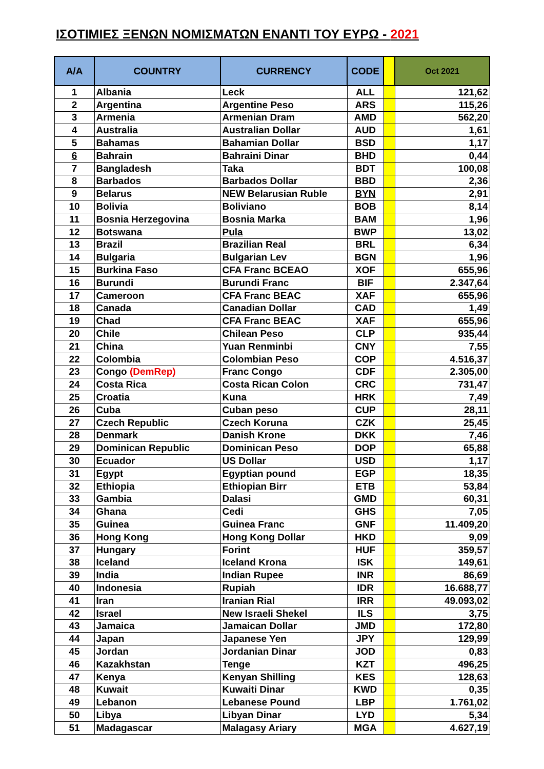ΙΣΟΤΙΜΙΕΣ ΞΕΝΩΝ ΝΟΜΙΣΜΑΤΩΝ ΕΝΑΝΤΙ ΤΟΥ ΕΥΡΩ - 2021
| A/A | COUNTRY | CURRENCY | CODE | | Oct 2021 |
| --- | --- | --- | --- | --- | --- |
| 1 | Albania | Leck | ALL | | 121,62 |
| 2 | Argentina | Argentine Peso | ARS | | 115,26 |
| 3 | Armenia | Armenian Dram | AMD | | 562,20 |
| 4 | Australia | Australian Dollar | AUD | | 1,61 |
| 5 | Bahamas | Bahamian Dollar | BSD | | 1,17 |
| 6 | Bahrain | Bahraini Dinar | BHD | | 0,44 |
| 7 | Bangladesh | Taka | BDT | | 100,08 |
| 8 | Barbados | Barbados Dollar | BBD | | 2,36 |
| 9 | Belarus | NEW Belarusian Ruble | BYN | | 2,91 |
| 10 | Bolivia | Boliviano | BOB | | 8,14 |
| 11 | Bosnia Herzegovina | Bosnia Marka | BAM | | 1,96 |
| 12 | Botswana | Pula | BWP | | 13,02 |
| 13 | Brazil | Brazilian Real | BRL | | 6,34 |
| 14 | Bulgaria | Bulgarian Lev | BGN | | 1,96 |
| 15 | Burkina Faso | CFA Franc BCEAO | XOF | | 655,96 |
| 16 | Burundi | Burundi Franc | BIF | | 2.347,64 |
| 17 | Cameroon | CFA Franc BEAC | XAF | | 655,96 |
| 18 | Canada | Canadian Dollar | CAD | | 1,49 |
| 19 | Chad | CFA Franc BEAC | XAF | | 655,96 |
| 20 | Chile | Chilean Peso | CLP | | 935,44 |
| 21 | China | Yuan Renminbi | CNY | | 7,55 |
| 22 | Colombia | Colombian Peso | COP | | 4.516,37 |
| 23 | Congo (DemRep) | Franc Congo | CDF | | 2.305,00 |
| 24 | Costa Rica | Costa Rican Colon | CRC | | 731,47 |
| 25 | Croatia | Kuna | HRK | | 7,49 |
| 26 | Cuba | Cuban peso | CUP | | 28,11 |
| 27 | Czech Republic | Czech Koruna | CZK | | 25,45 |
| 28 | Denmark | Danish Krone | DKK | | 7,46 |
| 29 | Dominican Republic | Dominican Peso | DOP | | 65,88 |
| 30 | Ecuador | US Dollar | USD | | 1,17 |
| 31 | Egypt | Egyptian pound | EGP | | 18,35 |
| 32 | Ethiopia | Ethiopian Birr | ETB | | 53,84 |
| 33 | Gambia | Dalasi | GMD | | 60,31 |
| 34 | Ghana | Cedi | GHS | | 7,05 |
| 35 | Guinea | Guinea Franc | GNF | | 11.409,20 |
| 36 | Hong Kong | Hong Kong Dollar | HKD | | 9,09 |
| 37 | Hungary | Forint | HUF | | 359,57 |
| 38 | Iceland | Iceland Krona | ISK | | 149,61 |
| 39 | India | Indian Rupee | INR | | 86,69 |
| 40 | Indonesia | Rupiah | IDR | | 16.688,77 |
| 41 | Iran | Iranian Rial | IRR | | 49.093,02 |
| 42 | Israel | New Israeli Shekel | ILS | | 3,75 |
| 43 | Jamaica | Jamaican Dollar | JMD | | 172,80 |
| 44 | Japan | Japanese Yen | JPY | | 129,99 |
| 45 | Jordan | Jordanian Dinar | JOD | | 0,83 |
| 46 | Kazakhstan | Tenge | KZT | | 496,25 |
| 47 | Kenya | Kenyan Shilling | KES | | 128,63 |
| 48 | Kuwait | Kuwaiti Dinar | KWD | | 0,35 |
| 49 | Lebanon | Lebanese Pound | LBP | | 1.761,02 |
| 50 | Libya | Libyan Dinar | LYD | | 5,34 |
| 51 | Madagascar | Malagasy Ariary | MGA | | 4.627,19 |